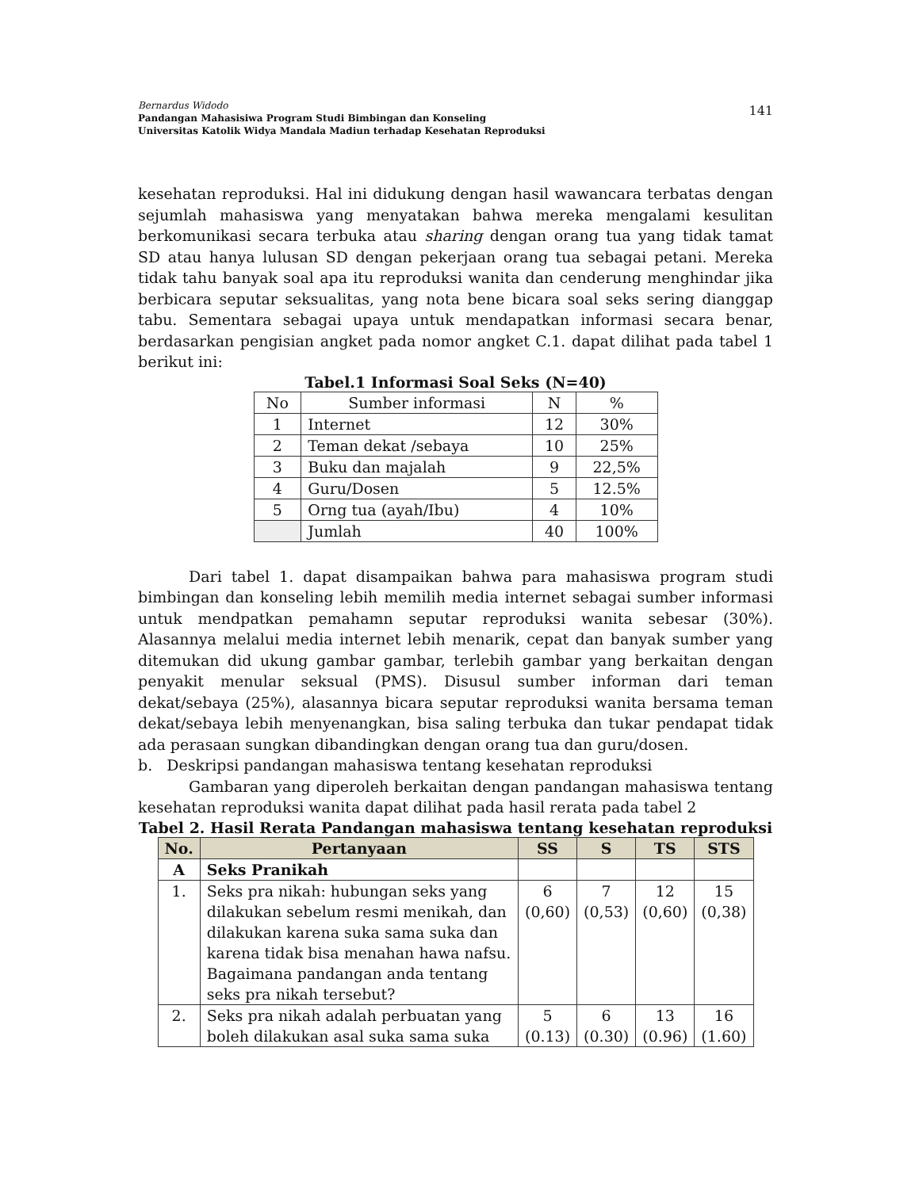141
Bernardus Widodo
Pandangan Mahasisiwa Program Studi Bimbingan dan Konseling
Universitas Katolik Widya Mandala Madiun terhadap Kesehatan Reproduksi
kesehatan reproduksi. Hal ini didukung dengan hasil wawancara terbatas dengan sejumlah mahasiswa yang menyatakan bahwa mereka mengalami kesulitan berkomunikasi secara terbuka atau sharing dengan orang tua yang tidak tamat SD atau hanya lulusan SD dengan pekerjaan orang tua sebagai petani. Mereka tidak tahu banyak soal apa itu reproduksi wanita dan cenderung menghindar jika berbicara seputar seksualitas, yang nota bene bicara soal seks sering dianggap tabu. Sementara sebagai upaya untuk mendapatkan informasi secara benar, berdasarkan pengisian angket pada nomor angket C.1. dapat dilihat pada tabel 1 berikut ini:
Tabel.1 Informasi Soal Seks (N=40)
| No | Sumber informasi | N | % |
| 1 | Internet | 12 | 30% |
| 2 | Teman dekat /sebaya | 10 | 25% |
| 3 | Buku dan majalah | 9 | 22,5% |
| 4 | Guru/Dosen | 5 | 12.5% |
| 5 | Orng tua (ayah/Ibu) | 4 | 10% |
| | Jumlah | 40 | 100% |
Dari tabel 1. dapat disampaikan bahwa para mahasiswa program studi bimbingan dan konseling lebih memilih media internet sebagai sumber informasi untuk mendpatkan pemahamn seputar reproduksi wanita sebesar (30%). Alasannya melalui media internet lebih menarik, cepat dan banyak sumber yang ditemukan did ukung gambar gambar, terlebih gambar yang berkaitan dengan penyakit menular seksual (PMS). Disusul sumber informan dari teman dekat/sebaya (25%), alasannya bicara seputar reproduksi wanita bersama teman dekat/sebaya lebih menyenangkan, bisa saling terbuka dan tukar pendapat tidak ada perasaan sungkan dibandingkan dengan orang tua dan guru/dosen.
b. Deskripsi pandangan mahasiswa tentang kesehatan reproduksi
Gambaran yang diperoleh berkaitan dengan pandangan mahasiswa tentang kesehatan reproduksi wanita dapat dilihat pada hasil rerata pada tabel 2
Tabel 2. Hasil Rerata Pandangan mahasiswa tentang kesehatan reproduksi
| No. | Pertanyaan | SS | S | TS | STS |
| --- | --- | --- | --- | --- | --- |
| A | Seks Pranikah | | | | |
| 1. | Seks pra nikah: hubungan seks yang dilakukan sebelum resmi menikah, dan dilakukan karena suka sama suka dan karena tidak bisa menahan hawa nafsu. Bagaimana pandangan anda tentang seks pra nikah tersebut? | 6 (0,60) | 7 (0,53) | 12 (0,60) | 15 (0,38) |
| 2. | Seks pra nikah adalah perbuatan yang boleh dilakukan asal suka sama suka | 5 (0.13) | 6 (0.30) | 13 (0.96) | 16 (1.60) |